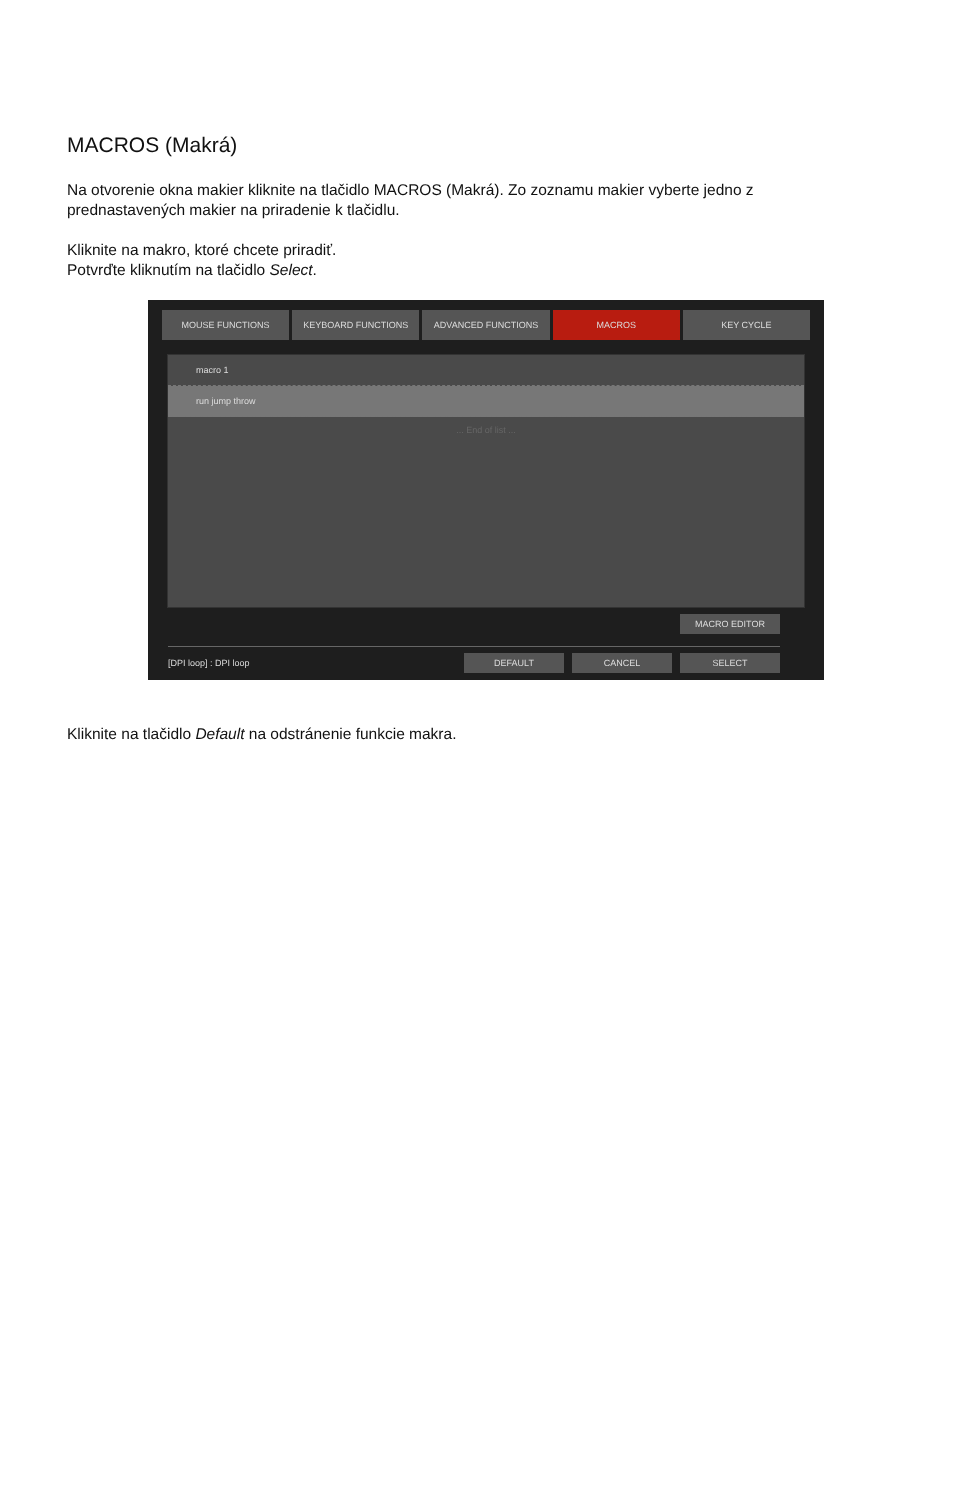MACROS (Makrá)
Na otvorenie okna makier kliknite na tlačidlo MACROS (Makrá). Zo zoznamu makier vyberte jedno z prednastavených makier na priradenie k tlačidlu.
Kliknite na makro, ktoré chcete priradiť.
Potvrďte kliknutím na tlačidlo Select.
MOUSE FUNCTIONS KEYBOARD FUNCTIONS ADVANCED FUNCTIONS MACROS KEY CYCLE
macro 1
run jump throw
... End of list ...
MACRO EDITOR
[DPI loop] : DPI loop
DEFAULT CANCEL SELECT
Kliknite na tlačidlo Default na odstránenie funkcie makra.